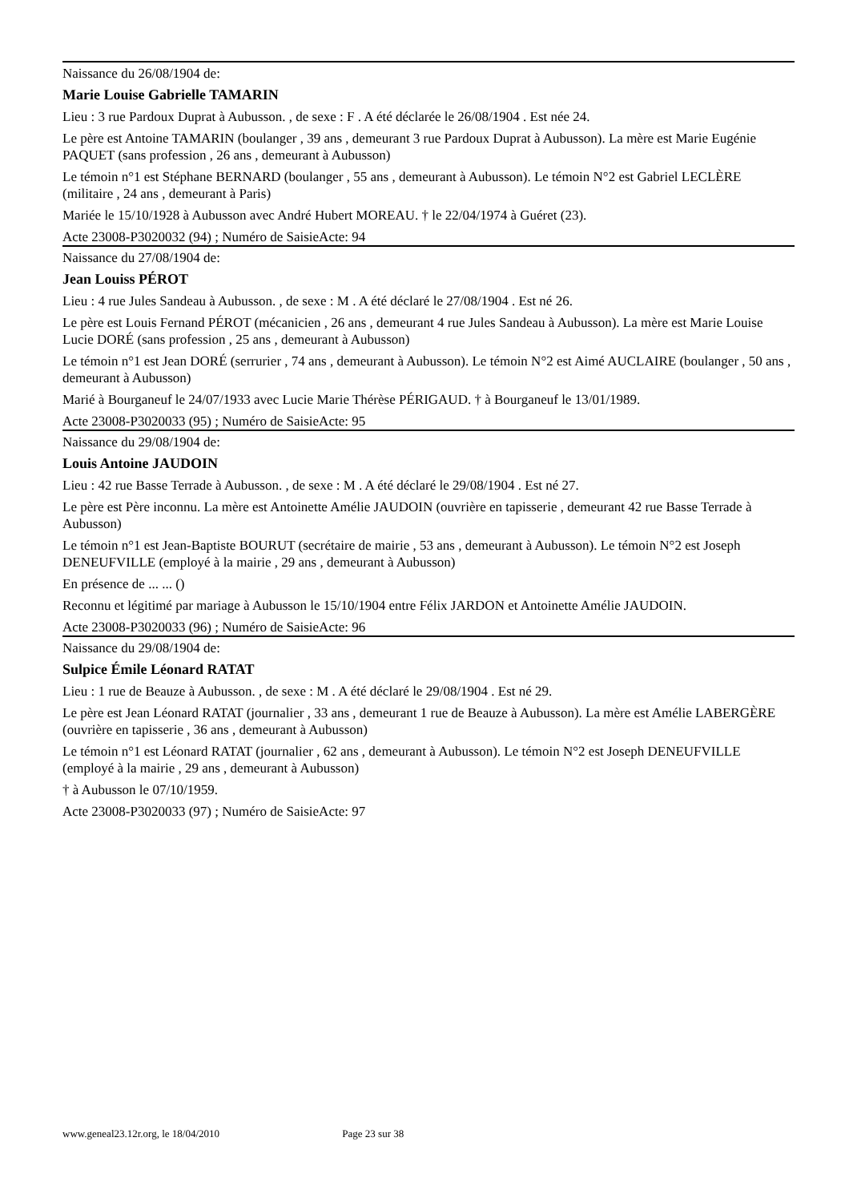Naissance du 26/08/1904 de:
Marie Louise Gabrielle TAMARIN
Lieu : 3 rue Pardoux Duprat à Aubusson. , de sexe : F . A été déclarée le 26/08/1904 . Est née 24.
Le père est Antoine TAMARIN (boulanger , 39 ans , demeurant 3 rue Pardoux Duprat à Aubusson). La mère est Marie Eugénie PAQUET (sans profession , 26 ans , demeurant à Aubusson)
Le témoin n°1 est Stéphane BERNARD (boulanger , 55 ans , demeurant à Aubusson). Le témoin N°2 est Gabriel LECLÈRE (militaire , 24 ans , demeurant à Paris)
Mariée le 15/10/1928 à Aubusson avec André Hubert MOREAU. † le 22/04/1974 à Guéret (23).
Acte 23008-P3020032 (94) ; Numéro de SaisieActe: 94
Naissance du 27/08/1904 de:
Jean Louiss PÉROT
Lieu : 4 rue Jules Sandeau à Aubusson. , de sexe : M . A été déclaré le 27/08/1904 . Est né 26.
Le père est Louis Fernand PÉROT (mécanicien , 26 ans , demeurant 4 rue Jules Sandeau à Aubusson). La mère est Marie Louise Lucie DORÉ (sans profession , 25 ans , demeurant à Aubusson)
Le témoin n°1 est Jean DORÉ (serrurier , 74 ans , demeurant à Aubusson). Le témoin N°2 est Aimé AUCLAIRE (boulanger , 50 ans , demeurant à Aubusson)
Marié à Bourganeuf le 24/07/1933 avec Lucie Marie Thérèse PÉRIGAUD. † à Bourganeuf le 13/01/1989.
Acte 23008-P3020033 (95) ; Numéro de SaisieActe: 95
Naissance du 29/08/1904 de:
Louis Antoine JAUDOIN
Lieu : 42 rue Basse Terrade à Aubusson. , de sexe : M . A été déclaré le 29/08/1904 . Est né 27.
Le père est Père inconnu. La mère est Antoinette Amélie JAUDOIN (ouvrière en tapisserie , demeurant 42 rue Basse Terrade à Aubusson)
Le témoin n°1 est Jean-Baptiste BOURUT (secrétaire de mairie , 53 ans , demeurant à Aubusson). Le témoin N°2 est Joseph DENEUFVILLE (employé à la mairie , 29 ans , demeurant à Aubusson)
En présence de ... ... ()
Reconnu et légitimé par mariage à Aubusson le 15/10/1904 entre Félix JARDON et Antoinette Amélie JAUDOIN.
Acte 23008-P3020033 (96) ; Numéro de SaisieActe: 96
Naissance du 29/08/1904 de:
Sulpice Émile Léonard RATAT
Lieu : 1 rue de Beauze à Aubusson. , de sexe : M . A été déclaré le 29/08/1904 . Est né 29.
Le père est Jean Léonard RATAT (journalier , 33 ans , demeurant 1 rue de Beauze à Aubusson). La mère est Amélie LABERGÈRE (ouvrière en tapisserie , 36 ans , demeurant à Aubusson)
Le témoin n°1 est Léonard RATAT (journalier , 62 ans , demeurant à Aubusson). Le témoin N°2 est Joseph DENEUFVILLE (employé à la mairie , 29 ans , demeurant à Aubusson)
† à Aubusson le 07/10/1959.
Acte 23008-P3020033 (97) ; Numéro de SaisieActe: 97
www.geneal23.12r.org, le 18/04/2010 Page 23 sur 38